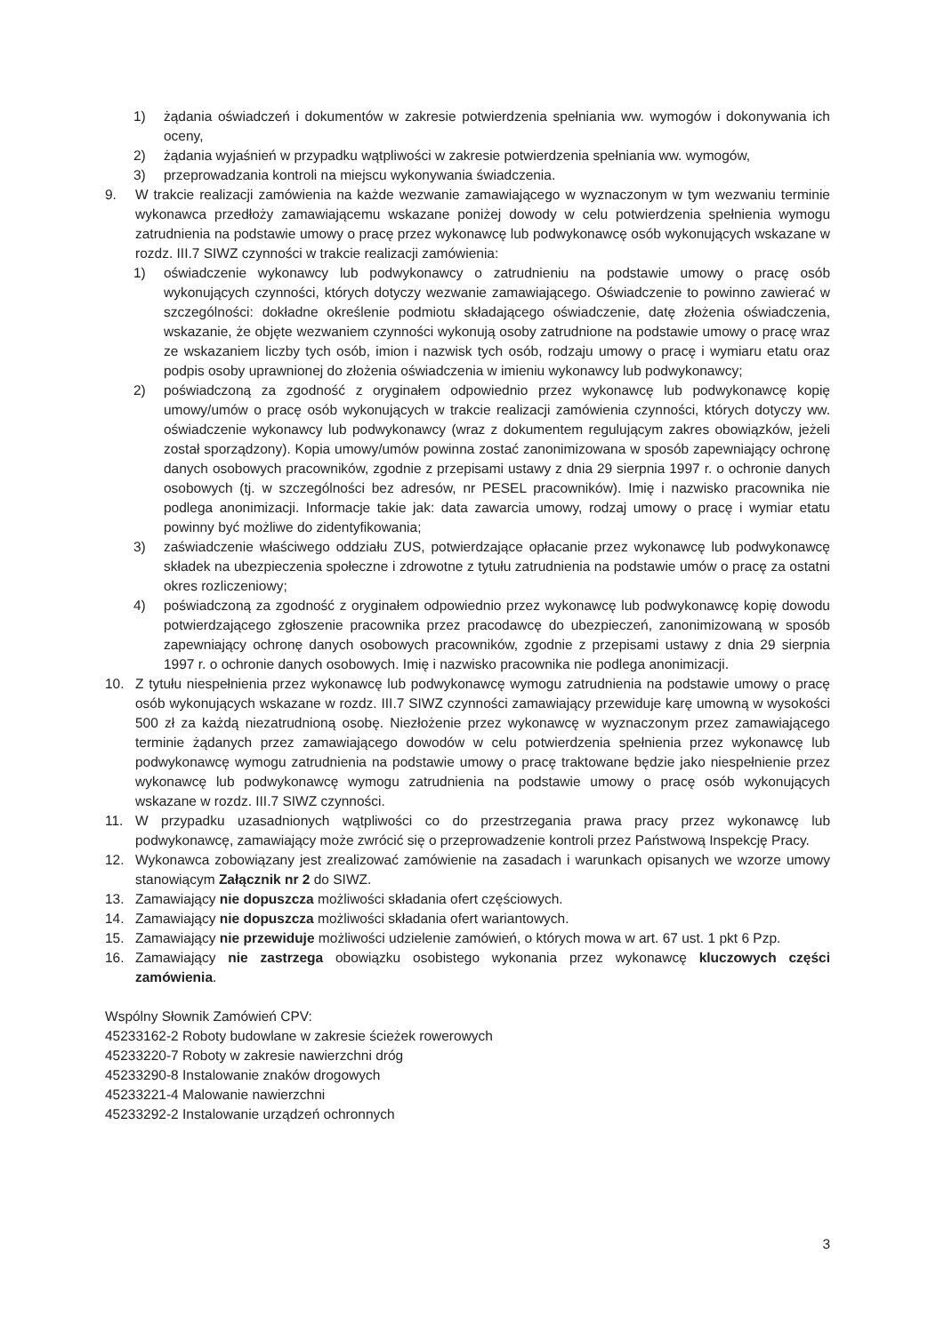1) żądania oświadczeń i dokumentów w zakresie potwierdzenia spełniania ww. wymogów i dokonywania ich oceny,
2) żądania wyjaśnień w przypadku wątpliwości w zakresie potwierdzenia spełniania ww. wymogów,
3) przeprowadzania kontroli na miejscu wykonywania świadczenia.
9. W trakcie realizacji zamówienia na każde wezwanie zamawiającego w wyznaczonym w tym wezwaniu terminie wykonawca przedłoży zamawiającemu wskazane poniżej dowody w celu potwierdzenia spełnienia wymogu zatrudnienia na podstawie umowy o pracę przez wykonawcę lub podwykonawcę osób wykonujących wskazane w rozdz. III.7 SIWZ czynności w trakcie realizacji zamówienia:
1) oświadczenie wykonawcy lub podwykonawcy o zatrudnieniu na podstawie umowy o pracę osób wykonujących czynności, których dotyczy wezwanie zamawiającego. Oświadczenie to powinno zawierać w szczególności: dokładne określenie podmiotu składającego oświadczenie, datę złożenia oświadczenia, wskazanie, że objęte wezwaniem czynności wykonują osoby zatrudnione na podstawie umowy o pracę wraz ze wskazaniem liczby tych osób, imion i nazwisk tych osób, rodzaju umowy o pracę i wymiaru etatu oraz podpis osoby uprawnionej do złożenia oświadczenia w imieniu wykonawcy lub podwykonawcy;
2) poświadczoną za zgodność z oryginałem odpowiednio przez wykonawcę lub podwykonawcę kopię umowy/umów o pracę osób wykonujących w trakcie realizacji zamówienia czynności, których dotyczy ww. oświadczenie wykonawcy lub podwykonawcy (wraz z dokumentem regulującym zakres obowiązków, jeżeli został sporządzony). Kopia umowy/umów powinna zostać zanonimizowana w sposób zapewniający ochronę danych osobowych pracowników, zgodnie z przepisami ustawy z dnia 29 sierpnia 1997 r. o ochronie danych osobowych (tj. w szczególności bez adresów, nr PESEL pracowników). Imię i nazwisko pracownika nie podlega anonimizacji. Informacje takie jak: data zawarcia umowy, rodzaj umowy o pracę i wymiar etatu powinny być możliwe do zidentyfikowania;
3) zaświadczenie właściwego oddziału ZUS, potwierdzające opłacanie przez wykonawcę lub podwykonawcę składek na ubezpieczenia społeczne i zdrowotne z tytułu zatrudnienia na podstawie umów o pracę za ostatni okres rozliczeniowy;
4) poświadczoną za zgodność z oryginałem odpowiednio przez wykonawcę lub podwykonawcę kopię dowodu potwierdzającego zgłoszenie pracownika przez pracodawcę do ubezpieczeń, zanonimizowaną w sposób zapewniający ochronę danych osobowych pracowników, zgodnie z przepisami ustawy z dnia 29 sierpnia 1997 r. o ochronie danych osobowych. Imię i nazwisko pracownika nie podlega anonimizacji.
10. Z tytułu niespełnienia przez wykonawcę lub podwykonawcę wymogu zatrudnienia na podstawie umowy o pracę osób wykonujących wskazane w rozdz. III.7 SIWZ czynności zamawiający przewiduje karę umowną w wysokości 500 zł za każdą niezatrudnioną osobę. Niezłożenie przez wykonawcę w wyznaczonym przez zamawiającego terminie żądanych przez zamawiającego dowodów w celu potwierdzenia spełnienia przez wykonawcę lub podwykonawcę wymogu zatrudnienia na podstawie umowy o pracę traktowane będzie jako niespełnienie przez wykonawcę lub podwykonawcę wymogu zatrudnienia na podstawie umowy o pracę osób wykonujących wskazane w rozdz. III.7 SIWZ czynności.
11. W przypadku uzasadnionych wątpliwości co do przestrzegania prawa pracy przez wykonawcę lub podwykonawcę, zamawiający może zwrócić się o przeprowadzenie kontroli przez Państwową Inspekcję Pracy.
12. Wykonawca zobowiązany jest zrealizować zamówienie na zasadach i warunkach opisanych we wzorze umowy stanowiącym Załącznik nr 2 do SIWZ.
13. Zamawiający nie dopuszcza możliwości składania ofert częściowych.
14. Zamawiający nie dopuszcza możliwości składania ofert wariantowych.
15. Zamawiający nie przewiduje możliwości udzielenie zamówień, o których mowa w art. 67 ust. 1 pkt 6 Pzp.
16. Zamawiający nie zastrzega obowiązku osobistego wykonania przez wykonawcę kluczowych części zamówienia.
Wspólny Słownik Zamówień CPV:
45233162-2 Roboty budowlane w zakresie ścieżek rowerowych
45233220-7 Roboty w zakresie nawierzchni dróg
45233290-8 Instalowanie znaków drogowych
45233221-4 Malowanie nawierzchni
45233292-2 Instalowanie urządzeń ochronnych
3